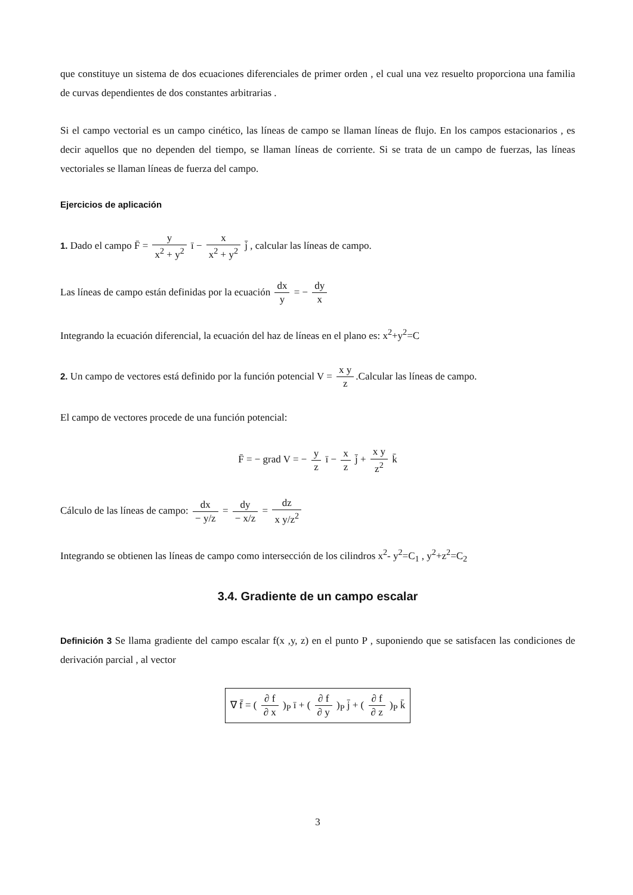que constituye un sistema de dos ecuaciones diferenciales de primer orden , el cual una vez resuelto proporciona una familia de curvas dependientes de dos constantes arbitrarias .
Si el campo vectorial es un campo cinético, las líneas de campo se llaman líneas de flujo. En los campos estacionarios , es decir aquellos que no dependen del tiempo, se llaman líneas de corriente. Si se trata de un campo de fuerzas, las líneas vectoriales se llaman líneas de fuerza del campo.
Ejercicios de aplicación
1. Dado el campo F̄ = y x<sup>2</sup> + y<sup>2</sup> ī − x x<sup>2</sup> + y<sup>2</sup> j̄ , calcular las líneas de campo.
Las líneas de campo están definidas por la ecuación dx y = − dy x
Integrando la ecuación diferencial, la ecuación del haz de líneas en el plano es: x<sup>2</sup>+y<sup>2</sup>=C
2. Un campo de vectores está definido por la función potencial V = x y z.Calcular las líneas de campo.
El campo de vectores procede de una función potencial:
F̄ = − grad V = − y z ī − x z j̄ + x y z<sup>2</sup> k̄
Cálculo de las líneas de campo: dx − y/z = dy − x/z = dz x y/z<sup>2</sup>
Integrando se obtienen las líneas de campo como intersección de los cilindros x<sup>2</sup>- y<sup>2</sup>=C<sub>1</sub> , y<sup>2</sup>+z<sup>2</sup>=C<sub>2</sub>
3.4. Gradiente de un campo escalar
Definición 3 Se llama gradiente del campo escalar f(x ,y, z) en el punto P , suponiendo que se satisfacen las condiciones de derivación parcial , al vector
∇ f̄ = ( ∂ f ∂ x )<sub>P</sub> ī + ( ∂ f ∂ y )<sub>P</sub> j̄ + ( ∂ f ∂ z )<sub>P</sub> k̄
3